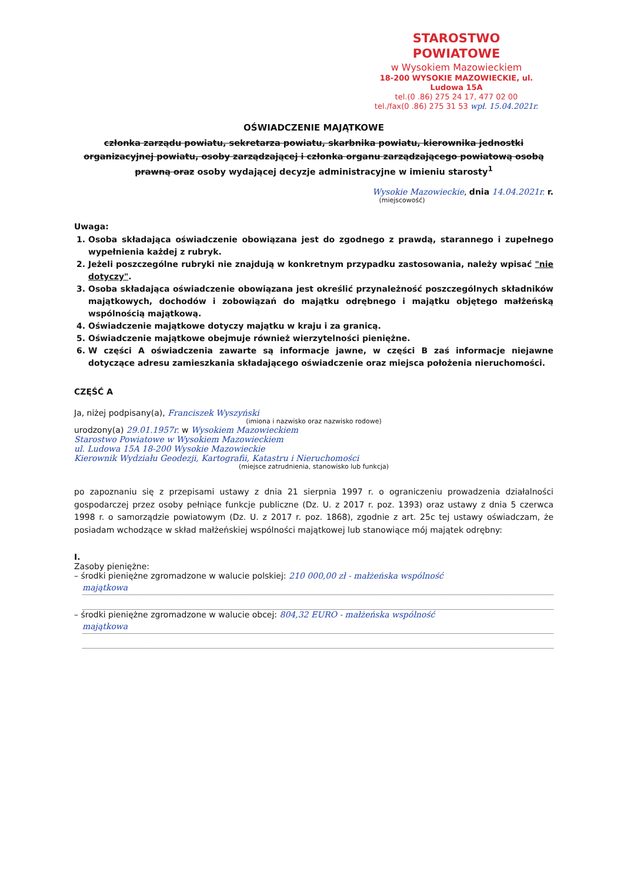STAROSTWO POWIATOWE
w Wysokiem Mazowieckiem
18-200 WYSOKIE MAZOWIECKIE, ul. Ludowa 15A
tel.(0 .86) 275 24 17, 477 02 00
tel./fax(0 .86) 275 31 53 wpł. 15.04.2021r.
OŚWIADCZENIE MAJĄTKOWE
członka zarządu powiatu, sekretarza powiatu, skarbnika powiatu, kierownika jednostki organizacyjnej powiatu, osoby zarządzającej i członka organu zarządzającego powiatową osobą prawną oraz osoby wydającej decyzje administracyjne w imieniu starosty<sup>1</sup>
Wysokie Mazowieckie, dnia 14.04.2021r. r.
(miejscowość)
Uwaga:
1. Osoba składająca oświadczenie obowiązana jest do zgodnego z prawdą, starannego i zupełnego wypełnienia każdej z rubryk.
2. Jeżeli poszczególne rubryki nie znajdują w konkretnym przypadku zastosowania, należy wpisać "nie dotyczy".
3. Osoba składająca oświadczenie obowiązana jest określić przynależność poszczególnych składników majątkowych, dochodów i zobowiązań do majątku odrębnego i majątku objętego małżeńską wspólnością majątkową.
4. Oświadczenie majątkowe dotyczy majątku w kraju i za granicą.
5. Oświadczenie majątkowe obejmuje również wierzytelności pieniężne.
6. W części A oświadczenia zawarte są informacje jawne, w części B zaś informacje niejawne dotyczące adresu zamieszkania składającego oświadczenie oraz miejsca położenia nieruchomości.
CZĘŚĆ A
Ja, niżej podpisany(a), Franciszek Wyszyński
(imiona i nazwisko oraz nazwisko rodowe)
urodzony(a) 29.01.1957r. w Wysokiem Mazowieckiem
Starostwo Powiatowe w Wysokiem Mazowieckiem
ul. Ludowa 15A 18-200 Wysokie Mazowieckie
Kierownik Wydziału Geodezji, Kartografii, Katastru i Nieruchomości
(miejsce zatrudnienia, stanowisko lub funkcja)
po zapoznaniu się z przepisami ustawy z dnia 21 sierpnia 1997 r. o ograniczeniu prowadzenia działalności gospodarczej przez osoby pełniące funkcje publiczne (Dz. U. z 2017 r. poz. 1393) oraz ustawy z dnia 5 czerwca 1998 r. o samorządzie powiatowym (Dz. U. z 2017 r. poz. 1868), zgodnie z art. 25c tej ustawy oświadczam, że posiadam wchodzące w skład małżeńskiej wspólności majątkowej lub stanowiące mój majątek odrębny:
I.
Zasoby pieniężne:
– środki pieniężne zgromadzone w walucie polskiej: 210 000,00 zł - małżeńska wspólność
majątkowa
– środki pieniężne zgromadzone w walucie obcej: 804,32 EURO - małżeńska wspólność
majątkowa